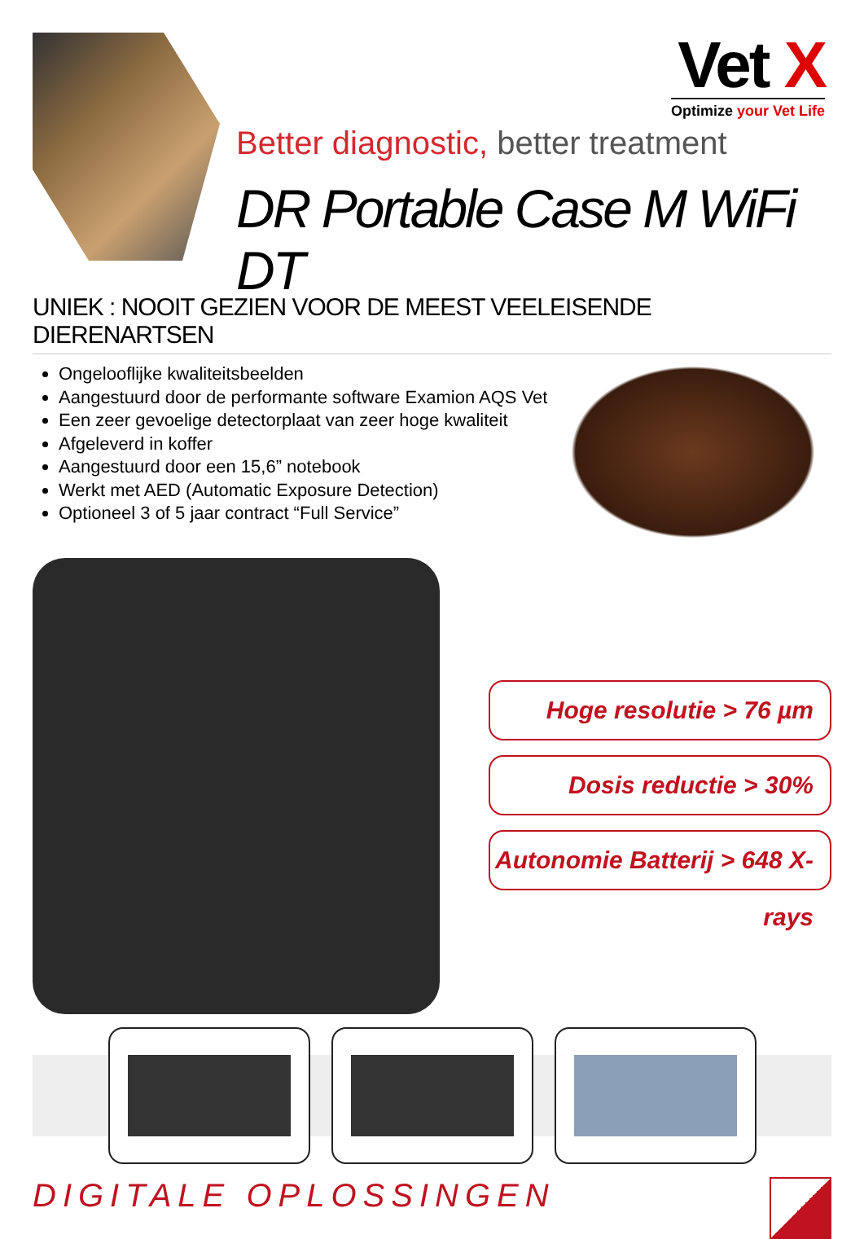Vet X
Optimize your Vet Life
Better diagnostic, better treatment
DR Portable Case M WiFi DT
UNIEK : NOOIT GEZIEN VOOR DE MEEST VEELEISENDE DIERENARTSEN
Ongelooflijke kwaliteitsbeelden
Aangestuurd door de performante software Examion AQS Vet
Een zeer gevoelige detectorplaat van zeer hoge kwaliteit
Afgeleverd in koffer
Aangestuurd door een 15,6” notebook
Werkt met AED (Automatic Exposure Detection)
Optioneel 3 of 5 jaar contract “Full Service”
Hoge resolutie > 76 µm
Dosis reductie > 30%
Autonomie Batterij > 648 X-rays
DIGITALE OPLOSSINGEN